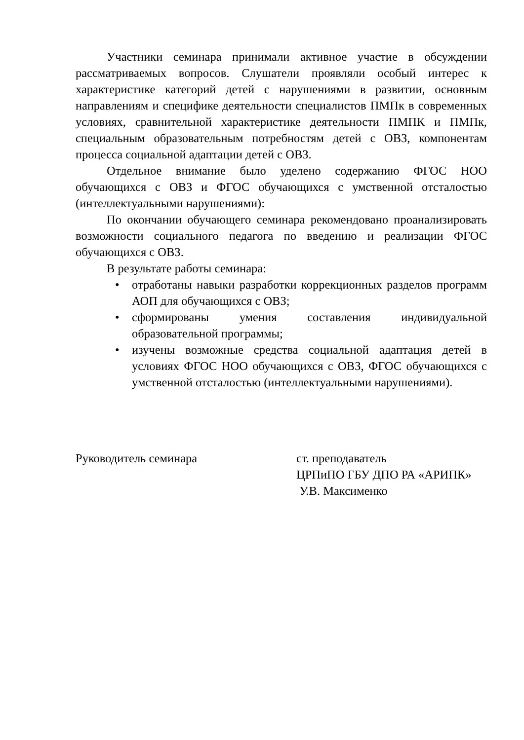Участники семинара принимали активное участие в обсуждении рассматриваемых вопросов. Слушатели проявляли особый интерес к характеристике категорий детей с нарушениями в развитии, основным направлениям и специфике деятельности специалистов ПМПк в современных условиях, сравнительной характеристике деятельности ПМПК и ПМПк, специальным образовательным потребностям детей с ОВЗ, компонентам процесса социальной адаптации детей с ОВЗ.
Отдельное внимание было уделено содержанию ФГОС НОО обучающихся с ОВЗ и ФГОС обучающихся с умственной отсталостью (интеллектуальными нарушениями):
По окончании обучающего семинара рекомендовано проанализировать возможности социального педагога по введению и реализации ФГОС обучающихся с ОВЗ.
В результате работы семинара:
• отработаны навыки разработки коррекционных разделов программ АОП для обучающихся с ОВЗ;
• сформированы умения составления индивидуальной образовательной программы;
• изучены возможные средства социальной адаптация детей в условиях ФГОС НОО обучающихся с ОВЗ, ФГОС обучающихся с умственной отсталостью (интеллектуальными нарушениями).
Руководитель семинара ст. преподаватель
ЦРПиПО ГБУ ДПО РА «АРИПК»
У.В. Максименко